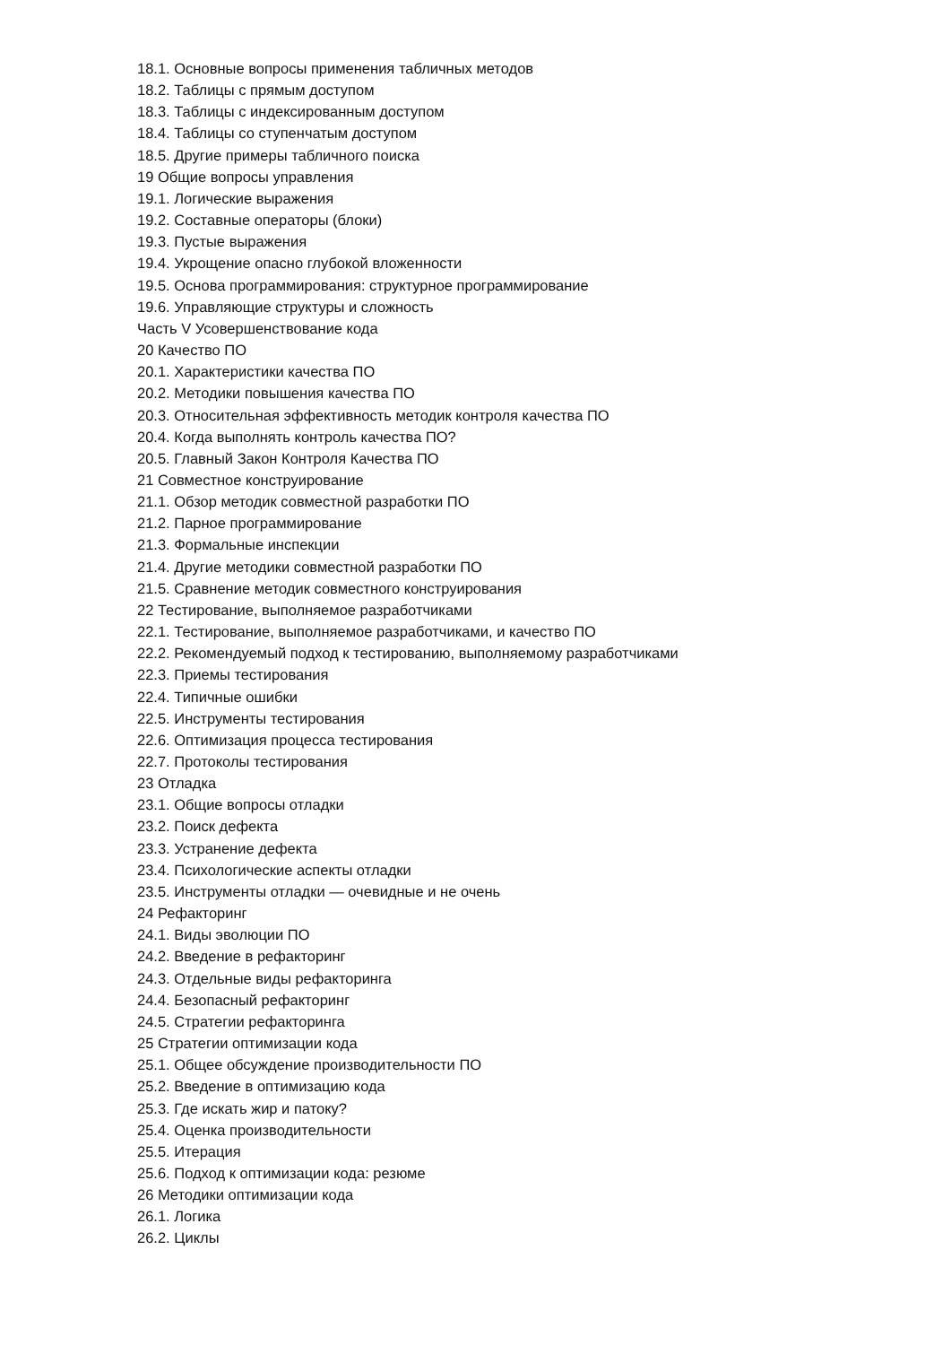18.1. Основные вопросы применения табличных методов
18.2. Таблицы с прямым доступом
18.3. Таблицы с индексированным доступом
18.4. Таблицы со ступенчатым доступом
18.5. Другие примеры табличного поиска
19 Общие вопросы управления
19.1. Логические выражения
19.2. Составные операторы (блоки)
19.3. Пустые выражения
19.4. Укрощение опасно глубокой вложенности
19.5. Основа программирования: структурное программирование
19.6. Управляющие структуры и сложность
Часть V Усовершенствование кода
20 Качество ПО
20.1. Характеристики качества ПО
20.2. Методики повышения качества ПО
20.3. Относительная эффективность методик контроля качества ПО
20.4. Когда выполнять контроль качества ПО?
20.5. Главный Закон Контроля Качества ПО
21 Совместное конструирование
21.1. Обзор методик совместной разработки ПО
21.2. Парное программирование
21.3. Формальные инспекции
21.4. Другие методики совместной разработки ПО
21.5. Сравнение методик совместного конструирования
22 Тестирование, выполняемое разработчиками
22.1. Тестирование, выполняемое разработчиками, и качество ПО
22.2. Рекомендуемый подход к тестированию, выполняемому разработчиками
22.3. Приемы тестирования
22.4. Типичные ошибки
22.5. Инструменты тестирования
22.6. Оптимизация процесса тестирования
22.7. Протоколы тестирования
23 Отладка
23.1. Общие вопросы отладки
23.2. Поиск дефекта
23.3. Устранение дефекта
23.4. Психологические аспекты отладки
23.5. Инструменты отладки — очевидные и не очень
24 Рефакторинг
24.1. Виды эволюции ПО
24.2. Введение в рефакторинг
24.3. Отдельные виды рефакторинга
24.4. Безопасный рефакторинг
24.5. Стратегии рефакторинга
25 Стратегии оптимизации кода
25.1. Общее обсуждение производительности ПО
25.2. Введение в оптимизацию кода
25.3. Где искать жир и патоку?
25.4. Оценка производительности
25.5. Итерация
25.6. Подход к оптимизации кода: резюме
26 Методики оптимизации кода
26.1. Логика
26.2. Циклы